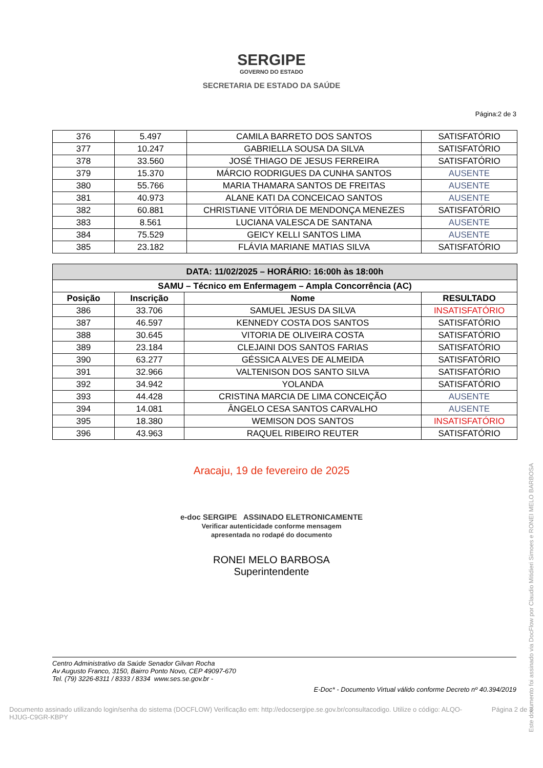SERGIPE
GOVERNO DO ESTADO
SECRETARIA DE ESTADO DA SAÚDE
Página:2 de 3
| 376 | 5.497 | CAMILA BARRETO DOS SANTOS | SATISFATÓRIO |
| 377 | 10.247 | GABRIELLA SOUSA DA SILVA | SATISFATÓRIO |
| 378 | 33.560 | JOSÉ THIAGO DE JESUS FERREIRA | SATISFATÓRIO |
| 379 | 15.370 | MÁRCIO RODRIGUES DA CUNHA SANTOS | AUSENTE |
| 380 | 55.766 | MARIA THAMARA SANTOS DE FREITAS | AUSENTE |
| 381 | 40.973 | ALANE KATI DA CONCEICAO SANTOS | AUSENTE |
| 382 | 60.881 | CHRISTIANE VITÓRIA DE MENDONÇA MENEZES | SATISFATÓRIO |
| 383 | 8.561 | LUCIANA VALESCA DE SANTANA | AUSENTE |
| 384 | 75.529 | GEICY KELLI SANTOS LIMA | AUSENTE |
| 385 | 23.182 | FLÁVIA MARIANE MATIAS SILVA | SATISFATÓRIO |
| DATA: 11/02/2025 – HORÁRIO: 16:00h às 18:00h | | | |
| --- | --- | --- | --- |
| SAMU – Técnico em Enfermagem – Ampla Concorrência (AC) | | | |
| Posição | Inscrição | Nome | RESULTADO |
| 386 | 33.706 | SAMUEL JESUS DA SILVA | INSATISFATÓRIO |
| 387 | 46.597 | KENNEDY COSTA DOS SANTOS | SATISFATÓRIO |
| 388 | 30.645 | VITORIA DE OLIVEIRA COSTA | SATISFATÓRIO |
| 389 | 23.184 | CLEJAINI DOS SANTOS FARIAS | SATISFATÓRIO |
| 390 | 63.277 | GÉSSICA ALVES DE ALMEIDA | SATISFATÓRIO |
| 391 | 32.966 | VALTENISON DOS SANTO SILVA | SATISFATÓRIO |
| 392 | 34.942 | YOLANDA | SATISFATÓRIO |
| 393 | 44.428 | CRISTINA MARCIA DE LIMA CONCEIÇÃO | AUSENTE |
| 394 | 14.081 | ÂNGELO CESA SANTOS CARVALHO | AUSENTE |
| 395 | 18.380 | WEMISON DOS SANTOS | INSATISFATÓRIO |
| 396 | 43.963 | RAQUEL RIBEIRO REUTER | SATISFATÓRIO |
Aracaju, 19 de fevereiro de 2025
e-doc SERGIPE ASSINADO ELETRONICAMENTE
Verificar autenticidade conforme mensagem
apresentada no rodapé do documento
RONEI MELO BARBOSA
Superintendente
Centro Administrativo da Saúde Senador Gilvan Rocha
Av Augusto Franco, 3150, Bairro Ponto Novo, CEP 49097-670
Tel. (79) 3226-8311 / 8333 / 8334 www.ses.se.gov.br -
E-Doc* - Documento Virtual válido conforme Decreto nº 40.394/2019
Documento assinado utilizando login/senha do sistema (DOCFLOW) Verificação em: http://edocsergipe.se.gov.br/consultacodigo. Utilize o código: ALQO-HJUG-C9GR-KBPY Página 2 de 3
Este documento foi assinado via DocFlow por Claudio Mitidieri Simoes e RONEI MELO BARBOSA